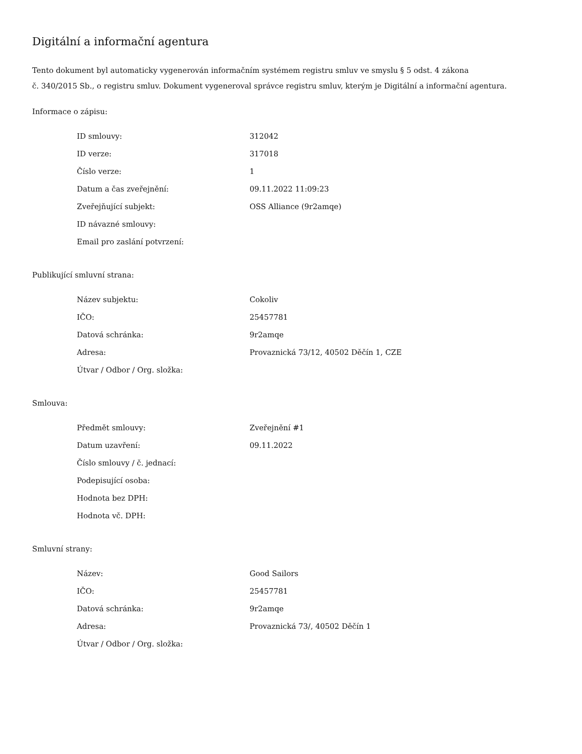Digitální a informační agentura
Tento dokument byl automaticky vygenerován informačním systémem registru smluv ve smyslu § 5 odst. 4 zákona
č. 340/2015 Sb., o registru smluv. Dokument vygeneroval správce registru smluv, kterým je Digitální a informační agentura.
Informace o zápisu:
| ID smlouvy: | 312042 |
| ID verze: | 317018 |
| Číslo verze: | 1 |
| Datum a čas zveřejnění: | 09.11.2022 11:09:23 |
| Zveřejňující subjekt: | OSS Alliance (9r2amqe) |
| ID návazné smlouvy: | |
| Email pro zaslání potvrzení: | |
Publikující smluvní strana:
| Název subjektu: | Cokoliv |
| IČO: | 25457781 |
| Datová schránka: | 9r2amqe |
| Adresa: | Provaznická 73/12, 40502 Děčín 1, CZE |
| Útvar / Odbor / Org. složka: | |
Smlouva:
| Předmět smlouvy: | Zveřejnění #1 |
| Datum uzavření: | 09.11.2022 |
| Číslo smlouvy / č. jednací: | |
| Podepisující osoba: | |
| Hodnota bez DPH: | |
| Hodnota vč. DPH: | |
Smluvní strany:
| Název: | Good Sailors |
| IČO: | 25457781 |
| Datová schránka: | 9r2amqe |
| Adresa: | Provaznická 73/, 40502 Děčín 1 |
| Útvar / Odbor / Org. složka: | |